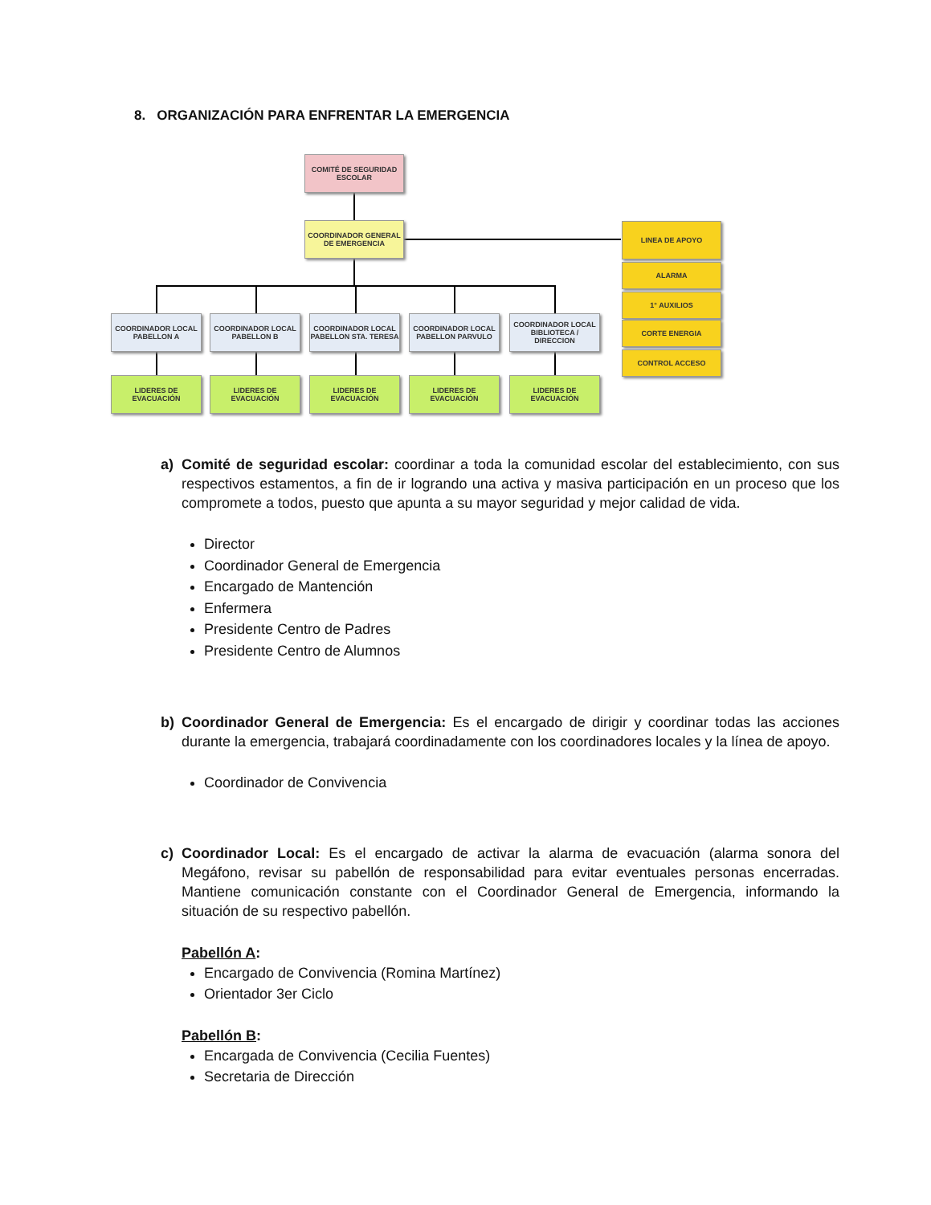8. ORGANIZACIÓN PARA ENFRENTAR LA EMERGENCIA
COMITÉ DE SEGURIDAD ESCOLAR
COORDINADOR GENERAL DE EMERGENCIA
COORDINADOR LOCAL PABELLON A
COORDINADOR LOCAL PABELLON B
COORDINADOR LOCAL PABELLON STA. TERESA
COORDINADOR LOCAL PABELLON PARVULO
COORDINADOR LOCAL BIBLIOTECA / DIRECCION
LIDERES DE EVACUACIÓN
LIDERES DE EVACUACIÓN
LIDERES DE EVACUACIÓN
LIDERES DE EVACUACIÓN
LIDERES DE EVACUACIÓN
LINEA DE APOYO
ALARMA
1° AUXILIOS
CORTE ENERGIA
CONTROL ACCESO
a) Comité de seguridad escolar: coordinar a toda la comunidad escolar del establecimiento, con sus respectivos estamentos, a fin de ir logrando una activa y masiva participación en un proceso que los compromete a todos, puesto que apunta a su mayor seguridad y mejor calidad de vida.
Director
Coordinador General de Emergencia
Encargado de Mantención
Enfermera
Presidente Centro de Padres
Presidente Centro de Alumnos
b) Coordinador General de Emergencia: Es el encargado de dirigir y coordinar todas las acciones durante la emergencia, trabajará coordinadamente con los coordinadores locales y la línea de apoyo.
Coordinador de Convivencia
c) Coordinador Local: Es el encargado de activar la alarma de evacuación (alarma sonora del Megáfono, revisar su pabellón de responsabilidad para evitar eventuales personas encerradas. Mantiene comunicación constante con el Coordinador General de Emergencia, informando la situación de su respectivo pabellón.
Pabellón A:
Encargado de Convivencia (Romina Martínez)
Orientador 3er Ciclo
Pabellón B:
Encargada de Convivencia (Cecilia Fuentes)
Secretaria de Dirección